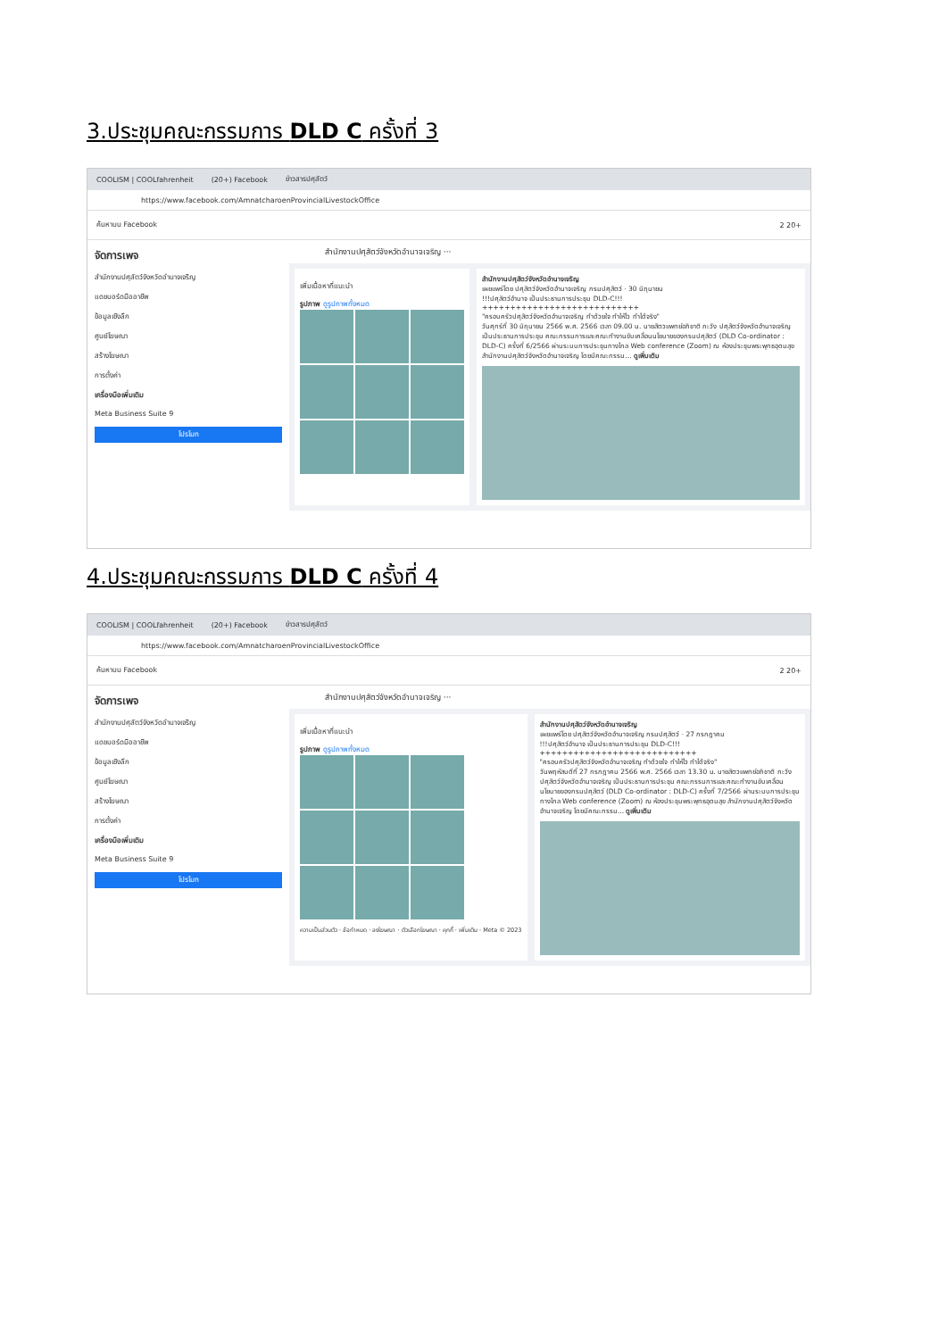3.ประชุมคณะกรรมการ DLD C ครั้งที่ 3
COOLISM | COOLfahrenheit (20+) Facebook ข่าวสารปศุสัตว์
https://www.facebook.com/AmnatcharoenProvincialLivestockOffice
ค้นหาบน Facebook 2 20+
จัดการเพจ
สำนักงานปศุสัตว์จังหวัดอำนาจเจริญ
แดชบอร์ดมืออาชีพ
ข้อมูลเชิงลึก
ศูนย์โฆษณา
สร้างโฆษณา
การตั้งค่า
เครื่องมือเพิ่มเติม
Meta Business Suite 9
โปรโมท
สำนักงานปศุสัตว์จังหวัดอำนาจเจริญ ···
เพิ่มเนื้อหาที่แนะนำ
รูปภาพ ดูรูปภาพทั้งหมด
สำนักงานปศุสัตว์จังหวัดอำนาจเจริญ
เผยแพร่โดย ปศุสัตว์จังหวัดอำนาจเจริญ กรมปศุสัตว์ · 30 มิถุนายน
!!!ปศุสัตว์อำนาจ เป็นประธานการประชุม DLD-C!!!
++++++++++++++++++++++++++++
"ครอบครัวปศุสัตว์จังหวัดอำนาจเจริญ ทำด้วยใจ ทำให้ไว ทำได้จริง"
วันศุกร์ที่ 30 มิถุนายน 2566 พ.ศ. 2566 เวลา 09.00 น. นายสัตวแพทย์อภิชาติ ภะวัง ปศุสัตว์จังหวัดอำนาจเจริญ เป็นประธานการประชุม คณะกรรมการและคณะทำงานขับเคลื่อนนโยบายของกรมปศุสัตว์ (DLD Co-ordinator : DLD-C) ครั้งที่ 6/2566 ผ่านระบบการประชุมทางไกล Web conference (Zoom) ณ ห้องประชุมพระพุทธอุดมสุข สำนักงานปศุสัตว์จังหวัดอำนาจเจริญ โดยมีคณะกรรม... ดูเพิ่มเติม
4.ประชุมคณะกรรมการ DLD C ครั้งที่ 4
COOLISM | COOLfahrenheit (20+) Facebook ข่าวสารปศุสัตว์
https://www.facebook.com/AmnatcharoenProvincialLivestockOffice
ค้นหาบน Facebook 2 20+
จัดการเพจ
สำนักงานปศุสัตว์จังหวัดอำนาจเจริญ
แดชบอร์ดมืออาชีพ
ข้อมูลเชิงลึก
ศูนย์โฆษณา
สร้างโฆษณา
การตั้งค่า
เครื่องมือเพิ่มเติม
Meta Business Suite 9
โปรโมท
สำนักงานปศุสัตว์จังหวัดอำนาจเจริญ ···
เพิ่มเนื้อหาที่แนะนำ
รูปภาพ ดูรูปภาพทั้งหมด
ความเป็นส่วนตัว · ข้อกำหนด · ลงโฆษณา · ตัวเลือกโฆษณา · คุกกี้ · เพิ่มเติม · Meta © 2023
สำนักงานปศุสัตว์จังหวัดอำนาจเจริญ
เผยแพร่โดย ปศุสัตว์จังหวัดอำนาจเจริญ กรมปศุสัตว์ · 27 กรกฎาคม
!!!ปศุสัตว์อำนาจ เป็นประธานการประชุม DLD-C!!!
++++++++++++++++++++++++++++
"ครอบครัวปศุสัตว์จังหวัดอำนาจเจริญ ทำด้วยใจ ทำให้ไว ทำได้จริง"
วันพฤหัสบดีที่ 27 กรกฎาคม 2566 พ.ศ. 2566 เวลา 13.30 น. นายสัตวแพทย์อภิชาติ ภะวัง ปศุสัตว์จังหวัดอำนาจเจริญ เป็นประธานการประชุม คณะกรรมการและคณะทำงานขับเคลื่อนนโยบายของกรมปศุสัตว์ (DLD Co-ordinator : DLD-C) ครั้งที่ 7/2566 ผ่านระบบการประชุมทางไกล Web conference (Zoom) ณ ห้องประชุมพระพุทธอุดมสุข สำนักงานปศุสัตว์จังหวัดอำนาจเจริญ โดยมีคณะกรรม... ดูเพิ่มเติม